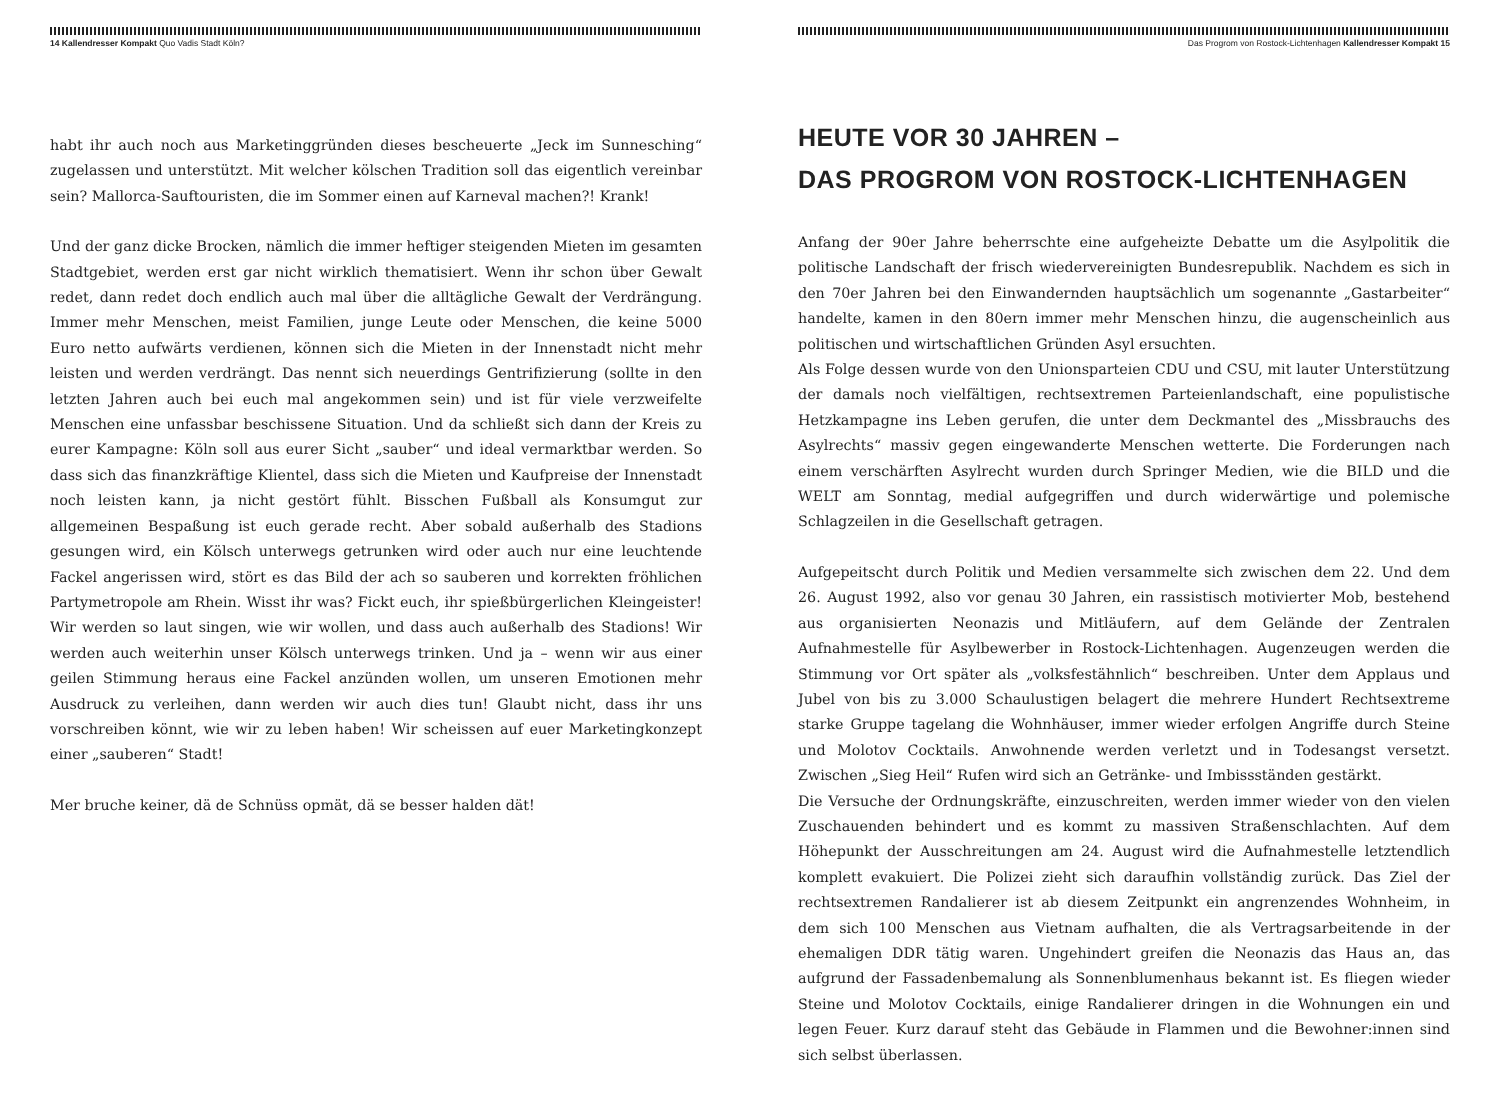14 Kallendresser Kompakt Quo Vadis Stadt Köln?
habt ihr auch noch aus Marketinggründen dieses bescheuerte „Jeck im Sunnesching“ zugelassen und unterstützt. Mit welcher kölschen Tradition soll das eigentlich vereinbar sein? Mallorca-Sauftouristen, die im Sommer einen auf Karneval machen?! Krank!
Und der ganz dicke Brocken, nämlich die immer heftiger steigenden Mieten im gesamten Stadtgebiet, werden erst gar nicht wirklich thematisiert. Wenn ihr schon über Gewalt redet, dann redet doch endlich auch mal über die alltägliche Gewalt der Verdrängung. Immer mehr Menschen, meist Familien, junge Leute oder Menschen, die keine 5000 Euro netto aufwärts verdienen, können sich die Mieten in der Innenstadt nicht mehr leisten und werden verdrängt. Das nennt sich neuerdings Gentrifizierung (sollte in den letzten Jahren auch bei euch mal angekommen sein) und ist für viele verzweifelte Menschen eine unfassbar beschissene Situation. Und da schließt sich dann der Kreis zu eurer Kampagne: Köln soll aus eurer Sicht „sauber“ und ideal vermarktbar werden. So dass sich das finanzkräftige Klientel, dass sich die Mieten und Kaufpreise der Innenstadt noch leisten kann, ja nicht gestört fühlt. Bisschen Fußball als Konsumgut zur allgemeinen Bespaßung ist euch gerade recht. Aber sobald außerhalb des Stadions gesungen wird, ein Kölsch unterwegs getrunken wird oder auch nur eine leuchtende Fackel angerissen wird, stört es das Bild der ach so sauberen und korrekten fröhlichen Partymetropole am Rhein. Wisst ihr was? Fickt euch, ihr spießbürgerlichen Kleingeister! Wir werden so laut singen, wie wir wollen, und dass auch außerhalb des Stadions! Wir werden auch weiterhin unser Kölsch unterwegs trinken. Und ja – wenn wir aus einer geilen Stimmung heraus eine Fackel anzünden wollen, um unseren Emotionen mehr Ausdruck zu verleihen, dann werden wir auch dies tun! Glaubt nicht, dass ihr uns vorschreiben könnt, wie wir zu leben haben! Wir scheissen auf euer Marketingkonzept einer „sauberen“ Stadt!
Mer bruche keiner, dä de Schnüss opmät, dä se besser halden dät!
Das Progrom von Rostock-Lichtenhagen Kallendresser Kompakt 15
HEUTE VOR 30 JAHREN –
DAS PROGROM VON ROSTOCK-LICHTENHAGEN
Anfang der 90er Jahre beherrschte eine aufgeheizte Debatte um die Asylpolitik die politische Landschaft der frisch wiedervereinigten Bundesrepublik. Nachdem es sich in den 70er Jahren bei den Einwandernden hauptsächlich um sogenannte „Gastarbeiter“ handelte, kamen in den 80ern immer mehr Menschen hinzu, die augenscheinlich aus politischen und wirtschaftlichen Gründen Asyl ersuchten.
Als Folge dessen wurde von den Unionsparteien CDU und CSU, mit lauter Unterstützung der damals noch vielfältigen, rechtsextremen Parteienlandschaft, eine populistische Hetzkampagne ins Leben gerufen, die unter dem Deckmantel des „Missbrauchs des Asylrechts“ massiv gegen eingewanderte Menschen wetterte. Die Forderungen nach einem verschärften Asylrecht wurden durch Springer Medien, wie die BILD und die WELT am Sonntag, medial aufgegriffen und durch widerwärtige und polemische Schlagzeilen in die Gesellschaft getragen.
Aufgepeitscht durch Politik und Medien versammelte sich zwischen dem 22. Und dem 26. August 1992, also vor genau 30 Jahren, ein rassistisch motivierter Mob, bestehend aus organisierten Neonazis und Mitläufern, auf dem Gelände der Zentralen Aufnahmestelle für Asylbewerber in Rostock-Lichtenhagen. Augenzeugen werden die Stimmung vor Ort später als „volksfestähnlich“ beschreiben. Unter dem Applaus und Jubel von bis zu 3.000 Schaulustigen belagert die mehrere Hundert Rechtsextreme starke Gruppe tagelang die Wohnhäuser, immer wieder erfolgen Angriffe durch Steine und Molotov Cocktails. Anwohnende werden verletzt und in Todesangst versetzt. Zwischen „Sieg Heil“ Rufen wird sich an Getränke- und Imbissständen gestärkt.
Die Versuche der Ordnungskräfte, einzuschreiten, werden immer wieder von den vielen Zuschauenden behindert und es kommt zu massiven Straßenschlachten. Auf dem Höhepunkt der Ausschreitungen am 24. August wird die Aufnahmestelle letztendlich komplett evakuiert. Die Polizei zieht sich daraufhin vollständig zurück. Das Ziel der rechtsextremen Randalierer ist ab diesem Zeitpunkt ein angrenzendes Wohnheim, in dem sich 100 Menschen aus Vietnam aufhalten, die als Vertragsarbeitende in der ehemaligen DDR tätig waren. Ungehindert greifen die Neonazis das Haus an, das aufgrund der Fassadenbemalung als Sonnenblumenhaus bekannt ist. Es fliegen wieder Steine und Molotov Cocktails, einige Randalierer dringen in die Wohnungen ein und legen Feuer. Kurz darauf steht das Gebäude in Flammen und die Bewohner:innen sind sich selbst überlassen.